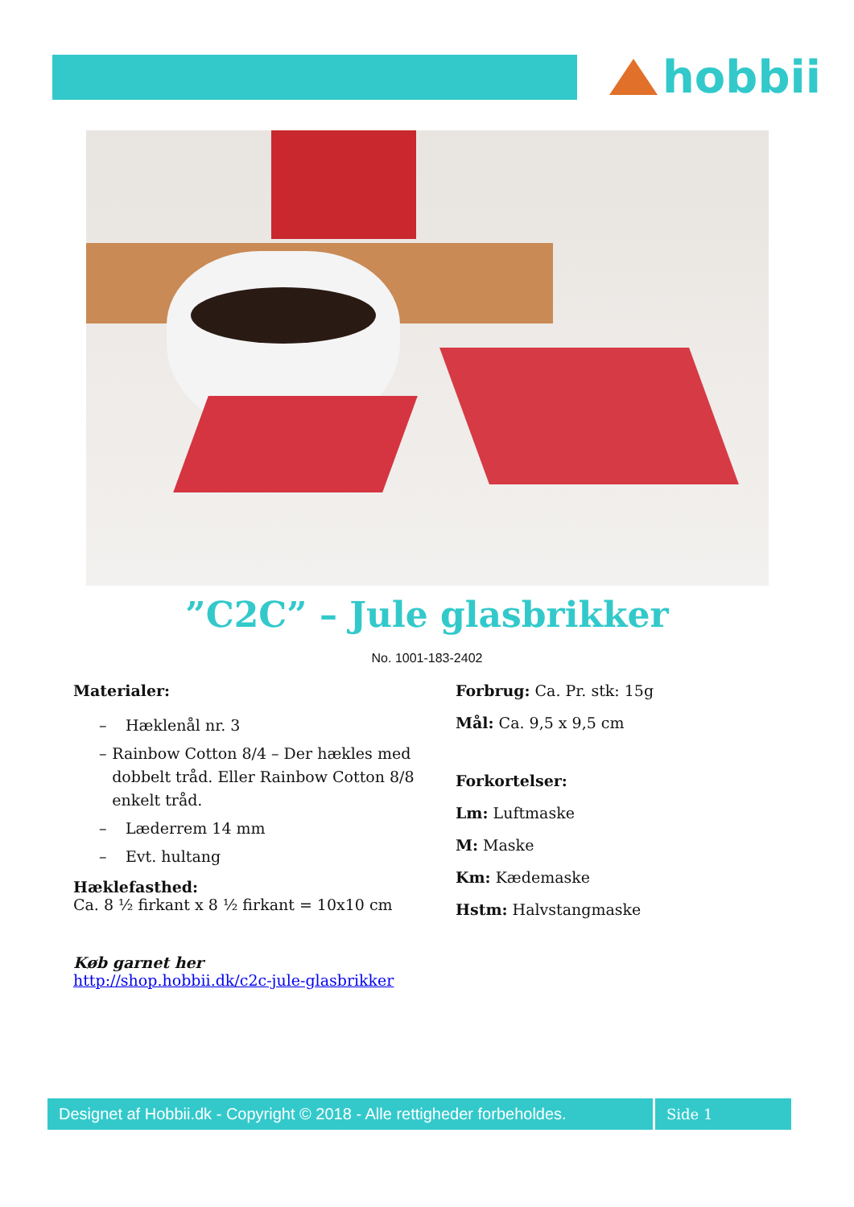hobbii
”C2C” – Jule glasbrikker
No. 1001-183-2402
Materialer:
– Hæklenål nr. 3
– Rainbow Cotton 8/4 – Der hækles med dobbelt tråd. Eller Rainbow Cotton 8/8 enkelt tråd.
– Læderrem 14 mm
– Evt. hultang
Hæklefasthed:
Ca. 8 ½ firkant x 8 ½ firkant = 10x10 cm
Køb garnet her
http://shop.hobbii.dk/c2c-jule-glasbrikker
Forbrug: Ca. Pr. stk: 15g
Mål: Ca. 9,5 x 9,5 cm
Forkortelser:
Lm: Luftmaske
M: Maske
Km: Kædemaske
Hstm: Halvstangmaske
Designet af Hobbii.dk - Copyright © 2018 - Alle rettigheder forbeholdes.
Side 1